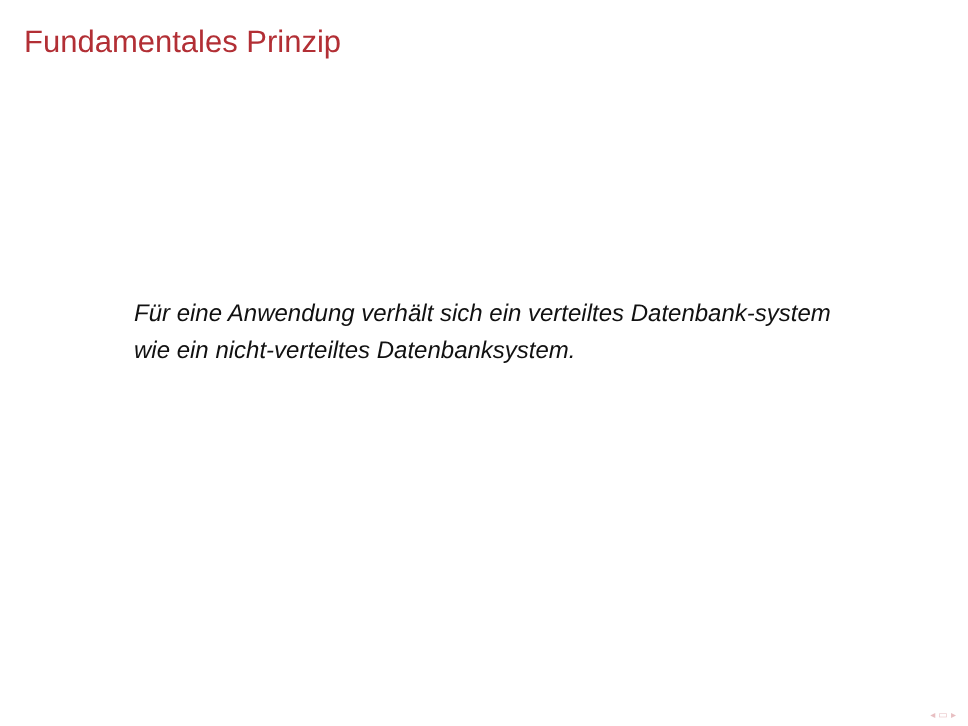Fundamentales Prinzip
Für eine Anwendung verhält sich ein verteiltes Datenbank-system wie ein nicht-verteiltes Datenbanksystem.
◂ ▭ ▸